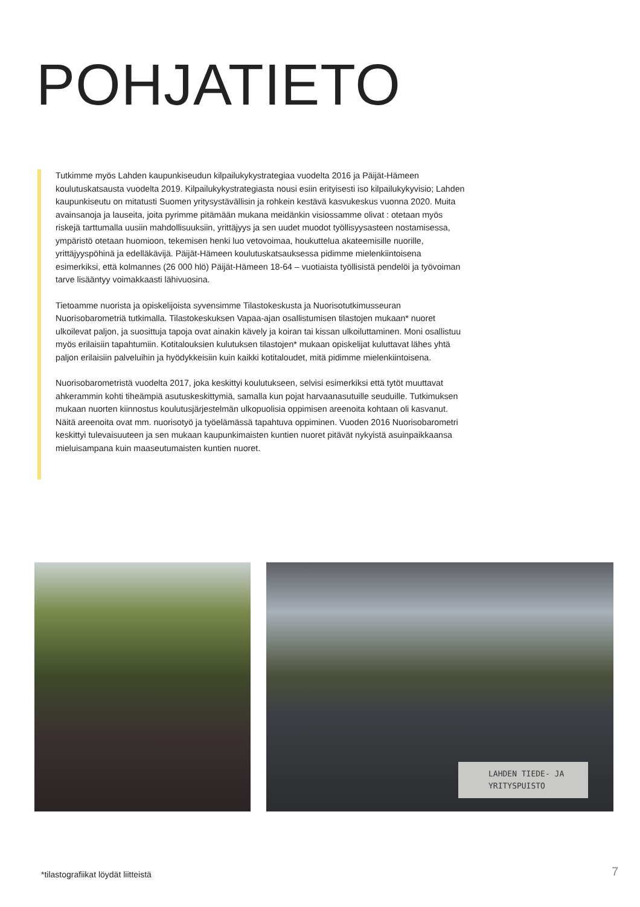POHJATIETO
Tutkimme myös Lahden kaupunkiseudun kilpailukykystrategiaa vuodelta 2016 ja Päijät-Hämeen koulutuskatsausta vuodelta 2019. Kilpailukykystrategiasta nousi esiin erityisesti iso kilpailukykyvisio; Lahden kaupunkiseutu on mitatusti Suomen yritysystävällisin ja rohkein kestävä kasvukeskus vuonna 2020. Muita avainsanoja ja lauseita, joita pyrimme pitämään mukana meidänkin visiossamme olivat : otetaan myös riskejä tarttumalla uusiin mahdollisuuksiin, yrittäjyys ja sen uudet muodot työllisyysasteen nostamisessa, ympäristö otetaan huomioon, tekemisen henki luo vetovoimaa, houkuttelua akateemisille nuorille, yrittäjyyspöhinä ja edelläkävijä. Päijät-Hämeen koulutuskatsauksessa pidimme mielenkiintoisena esimerkiksi, että kolmannes (26 000 hlö) Päijät-Hämeen 18-64 – vuotiaista työllisistä pendelöi ja työvoiman tarve lisääntyy voimakkaasti lähivuosina.
Tietoamme nuorista ja opiskelijoista syvensimme Tilastokeskusta ja Nuorisotutkimusseuran Nuorisobarometriä tutkimalla. Tilastokeskuksen Vapaa-ajan osallistumisen tilastojen mukaan* nuoret ulkoilevat paljon, ja suosittuja tapoja ovat ainakin kävely ja koiran tai kissan ulkoiluttaminen. Moni osallistuu myös erilaisiin tapahtumiin. Kotitalouksien kulutuksen tilastojen* mukaan opiskelijat kuluttavat lähes yhtä paljon erilaisiin palveluihin ja hyödykkeisiin kuin kaikki kotitaloudet, mitä pidimme mielenkiintoisena.
Nuorisobarometristä vuodelta 2017, joka keskittyi koulutukseen, selvisi esimerkiksi että tytöt muuttavat ahkerammin kohti tiheämpiä asutuskeskittymiä, samalla kun pojat harvaanasutuille seuduille. Tutkimuksen mukaan nuorten kiinnostus koulutusjärjestelmän ulkopuolisia oppimisen areenoita kohtaan oli kasvanut. Näitä areenoita ovat mm. nuorisotyö ja työelämässä tapahtuva oppiminen. Vuoden 2016 Nuorisobarometri keskittyi tulevaisuuteen ja sen mukaan kaupunkimaisten kuntien nuoret pitävät nykyistä asuinpaikkaansa mieluisampana kuin maaseutumaisten kuntien nuoret.
LAHDEN TIEDE- JA
YRITYSPUISTO
*tilastografiikat löydät liitteistä
7